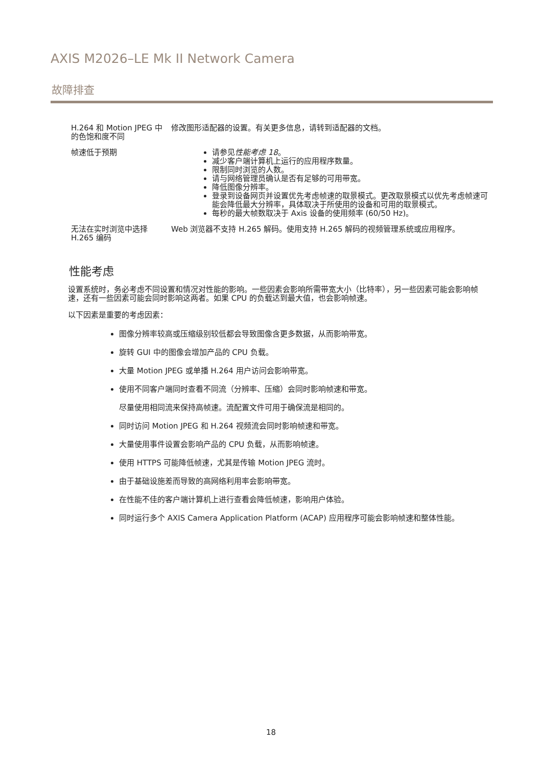AXIS M2026–LE Mk II Network Camera
故障排查
| H.264 和 Motion JPEG 中的色饱和度不同 | 修改图形适配器的设置。有关更多信息，请转到适配器的文档。 |
| 帧速低于预期 | 请参见 性能考虑 18 。 减少客户端计算机上运行的应用程序数量。 限制同时浏览的人数。 请与网络管理员确认是否有足够的可用带宽。 降低图像分辨率。 登录到设备网页并设置优先考虑帧速的取景模式。更改取景模式以优先考虑帧速可能会降低最大分辨率，具体取决于所使用的设备和可用的取景模式。 每秒的最大帧数取决于 Axis 设备的使用频率 (60/50 Hz)。 |
| 无法在实时浏览中选择 H.265 编码 | Web 浏览器不支持 H.265 解码。使用支持 H.265 解码的视频管理系统或应用程序。 |
性能考虑
设置系统时，务必考虑不同设置和情况对性能的影响。一些因素会影响所需带宽大小（比特率），另一些因素可能会影响帧速，还有一些因素可能会同时影响这两者。如果 CPU 的负载达到最大值，也会影响帧速。
以下因素是重要的考虑因素：
图像分辨率较高或压缩级别较低都会导致图像含更多数据，从而影响带宽。
旋转 GUI 中的图像会增加产品的 CPU 负载。
大量 Motion JPEG 或单播 H.264 用户访问会影响带宽。
使用不同客户端同时查看不同流（分辨率、压缩）会同时影响帧速和带宽。
尽量使用相同流来保持高帧速。流配置文件可用于确保流是相同的。
同时访问 Motion JPEG 和 H.264 视频流会同时影响帧速和带宽。
大量使用事件设置会影响产品的 CPU 负载，从而影响帧速。
使用 HTTPS 可能降低帧速，尤其是传输 Motion JPEG 流时。
由于基础设施差而导致的高网络利用率会影响带宽。
在性能不佳的客户端计算机上进行查看会降低帧速，影响用户体验。
同时运行多个 AXIS Camera Application Platform (ACAP) 应用程序可能会影响帧速和整体性能。
18